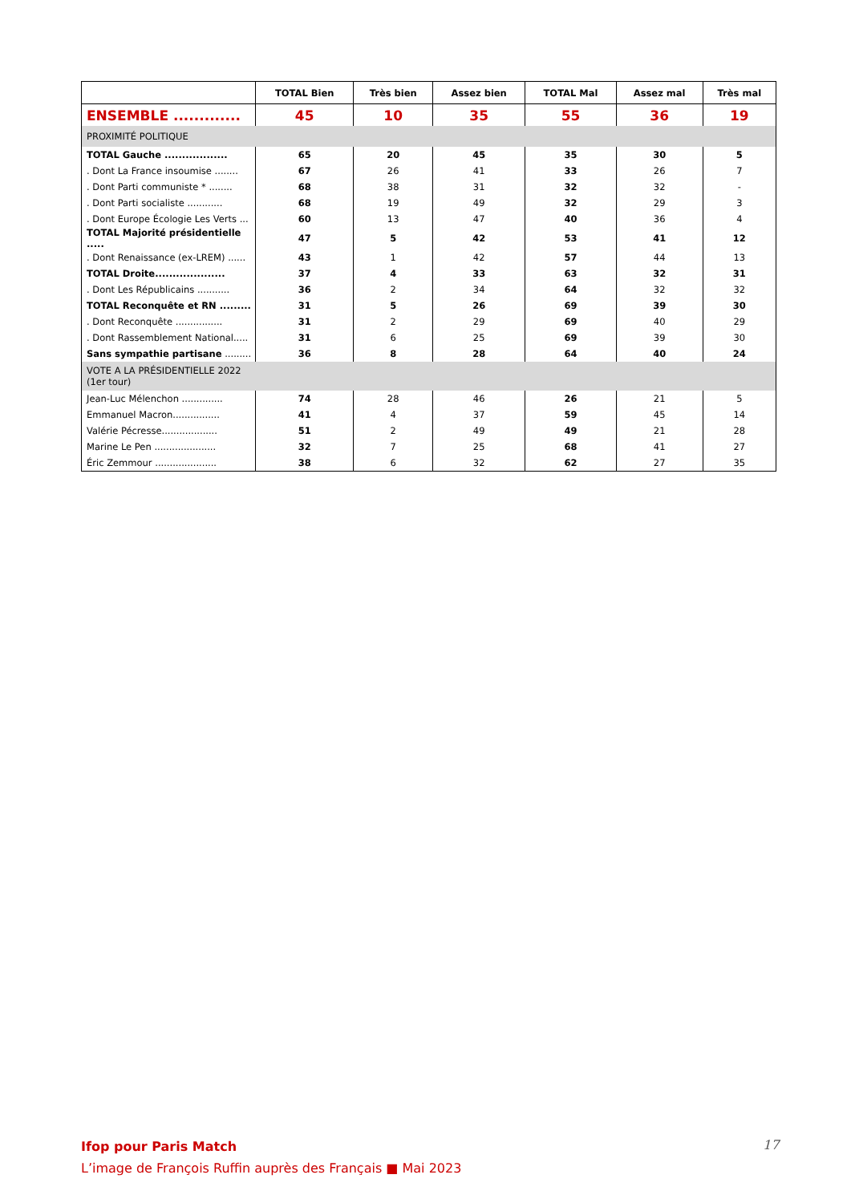| | TOTAL Bien | Très bien | Assez bien | TOTAL Mal | Assez mal | Très mal |
| --- | --- | --- | --- | --- | --- | --- |
| ENSEMBLE ............. | 45 | 10 | 35 | 55 | 36 | 19 |
| PROXIMITÉ POLITIQUE | | | | | | |
| TOTAL Gauche .................. | 65 | 20 | 45 | 35 | 30 | 5 |
| . Dont La France insoumise ........ | 67 | 26 | 41 | 33 | 26 | 7 |
| . Dont Parti communiste * ........ | 68 | 38 | 31 | 32 | 32 | - |
| . Dont Parti socialiste ............ | 68 | 19 | 49 | 32 | 29 | 3 |
| . Dont Europe Écologie Les Verts ... | 60 | 13 | 47 | 40 | 36 | 4 |
| TOTAL Majorité présidentielle ..... | 47 | 5 | 42 | 53 | 41 | 12 |
| . Dont Renaissance (ex-LREM) ...... | 43 | 1 | 42 | 57 | 44 | 13 |
| TOTAL Droite.................... | 37 | 4 | 33 | 63 | 32 | 31 |
| . Dont Les Républicains ........... | 36 | 2 | 34 | 64 | 32 | 32 |
| TOTAL Reconquête et RN ......... | 31 | 5 | 26 | 69 | 39 | 30 |
| . Dont Reconquête ................ | 31 | 2 | 29 | 69 | 40 | 29 |
| . Dont Rassemblement National..... | 31 | 6 | 25 | 69 | 39 | 30 |
| Sans sympathie partisane ......... | 36 | 8 | 28 | 64 | 40 | 24 |
| VOTE A LA PRÉSIDENTIELLE 2022 (1er tour) | | | | | | |
| Jean-Luc Mélenchon .............. | 74 | 28 | 46 | 26 | 21 | 5 |
| Emmanuel Macron................ | 41 | 4 | 37 | 59 | 45 | 14 |
| Valérie Pécresse................... | 51 | 2 | 49 | 49 | 21 | 28 |
| Marine Le Pen ..................... | 32 | 7 | 25 | 68 | 41 | 27 |
| Éric Zemmour ..................... | 38 | 6 | 32 | 62 | 27 | 35 |
Ifop pour Paris Match
L’image de François Ruffin auprès des Français ■ Mai 2023
17